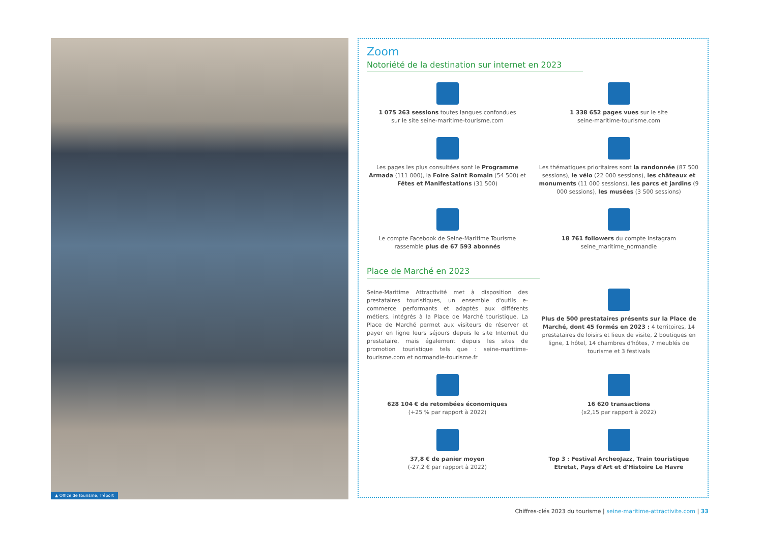▲ Office de tourisme, Tréport
Zoom
Notoriété de la destination sur internet en 2023
1 075 263 sessions toutes langues confondues
sur le site seine-maritime-tourisme.com
1 338 652 pages vues sur le site
seine-maritime-tourisme.com
Les pages les plus consultées sont le Programme Armada (111 000), la Foire Saint Romain (54 500) et Fêtes et Manifestations (31 500)
Les thématiques prioritaires sont la randonnée (87 500 sessions), le vélo (22 000 sessions), les châteaux et monuments (11 000 sessions), les parcs et jardins (9 000 sessions), les musées (3 500 sessions)
Le compte Facebook de Seine-Maritime Tourisme rassemble plus de 67 593 abonnés
18 761 followers du compte Instagram
seine_maritime_normandie
Place de Marché en 2023
Seine-Maritime Attractivité met à disposition des prestataires touristiques, un ensemble d'outils e-commerce performants et adaptés aux différents métiers, intégrés à la Place de Marché touristique. La Place de Marché permet aux visiteurs de réserver et payer en ligne leurs séjours depuis le site Internet du prestataire, mais également depuis les sites de promotion touristique tels que : seine-maritime-tourisme.com et normandie-tourisme.fr
Plus de 500 prestataires présents sur la Place de Marché, dont 45 formés en 2023 : 4 territoires, 14 prestataires de loisirs et lieux de visite, 2 boutiques en ligne, 1 hôtel, 14 chambres d'hôtes, 7 meublés de tourisme et 3 festivals
628 104 € de retombées économiques
(+25 % par rapport à 2022)
16 620 transactions
(x2,15 par rapport à 2022)
37,8 € de panier moyen
(-27,2 € par rapport à 2022)
Top 3 : Festival ArcheoJazz, Train touristique Etretat, Pays d'Art et d'Histoire Le Havre
Chiffres-clés 2023 du tourisme | seine-maritime-attractivite.com | 33